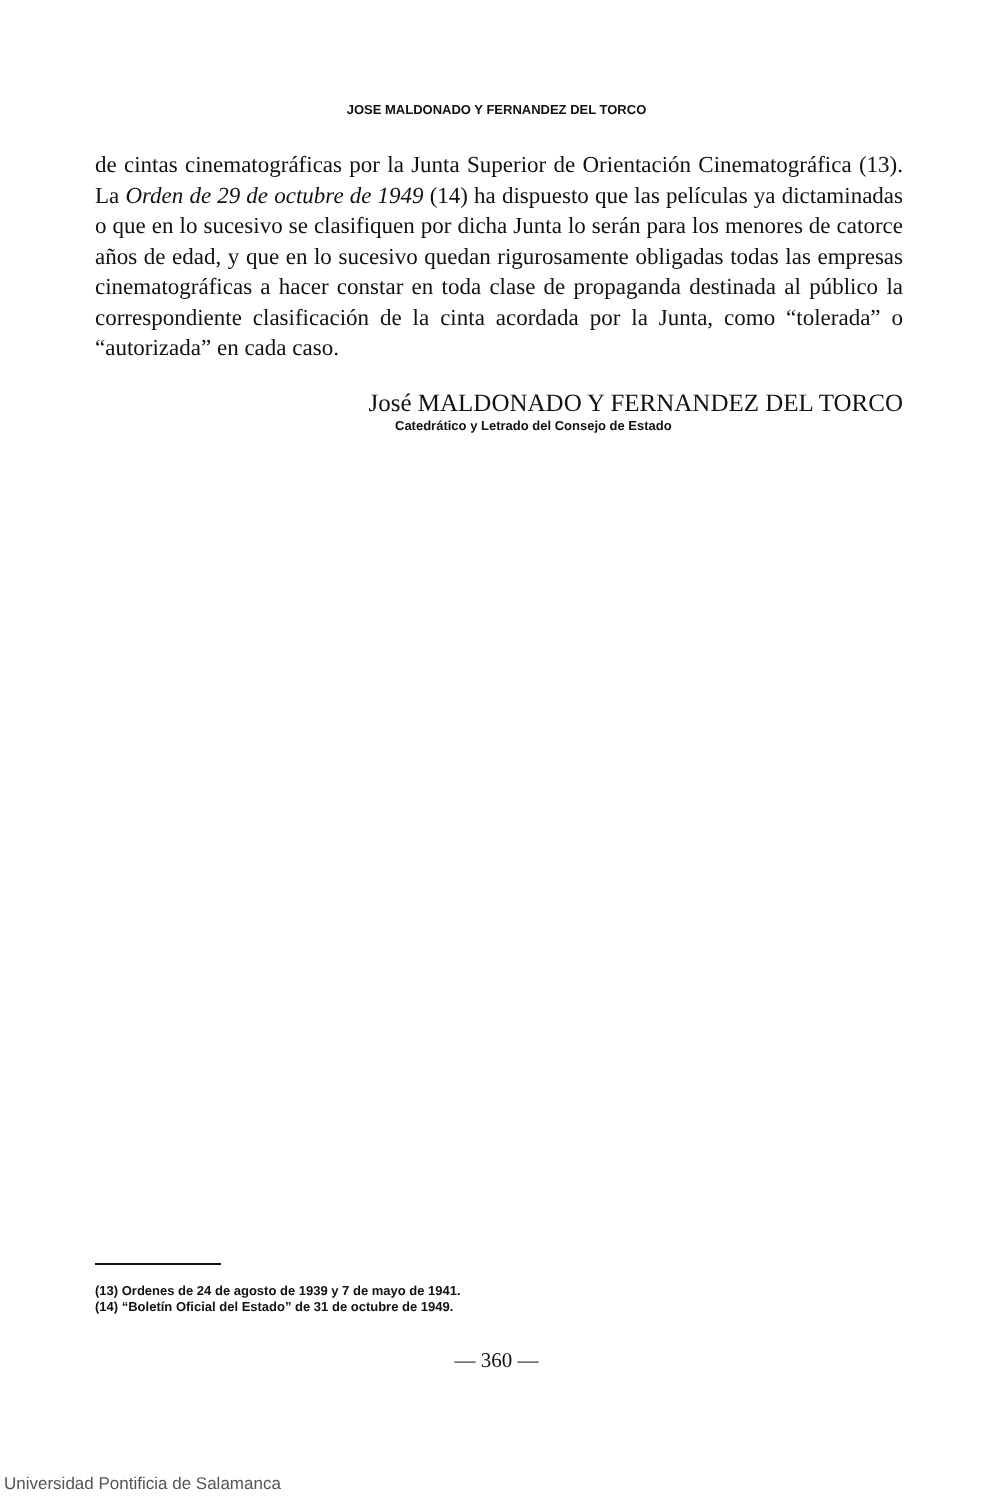JOSE MALDONADO Y FERNANDEZ DEL TORCO
de cintas cinematográficas por la Junta Superior de Orientación Cinematográfica (13). La Orden de 29 de octubre de 1949 (14) ha dispuesto que las películas ya dictaminadas o que en lo sucesivo se clasifiquen por dicha Junta lo serán para los menores de catorce años de edad, y que en lo sucesivo quedan rigurosamente obligadas todas las empresas cinematográficas a hacer constar en toda clase de propaganda destinada al público la correspondiente clasificación de la cinta acordada por la Junta, como “tolerada” o “autorizada” en cada caso.
José MALDONADO Y FERNANDEZ DEL TORCO
Catedrático y Letrado del Consejo de Estado
(13) Ordenes de 24 de agosto de 1939 y 7 de mayo de 1941.
(14) “Boletín Oficial del Estado” de 31 de octubre de 1949.
— 360 —
Universidad Pontificia de Salamanca